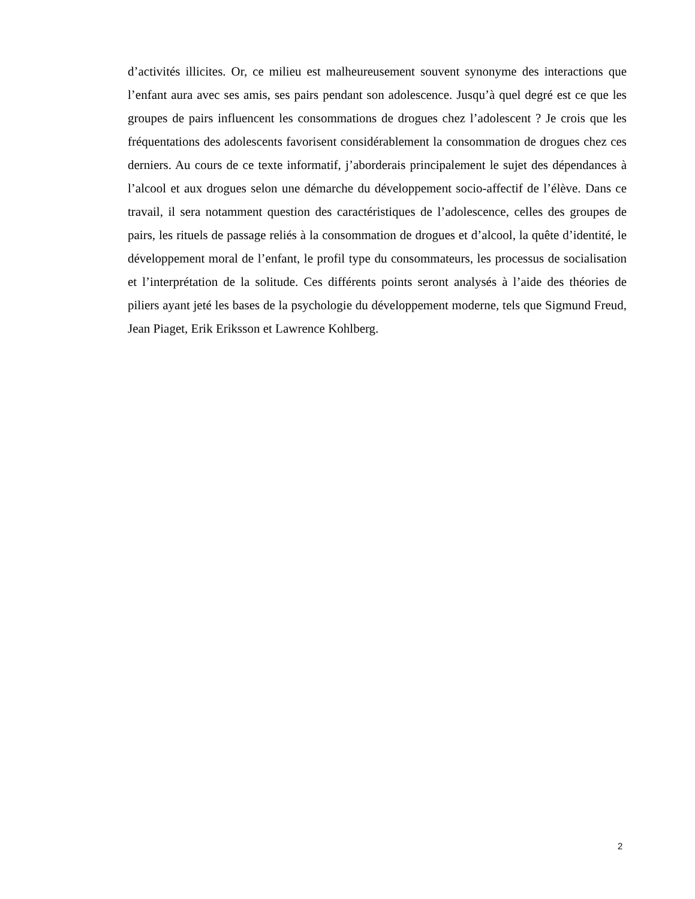d’activités illicites. Or, ce milieu est malheureusement souvent synonyme des interactions que l’enfant aura avec ses amis, ses pairs pendant son adolescence. Jusqu’à quel degré est ce que les groupes de pairs influencent les consommations de drogues chez l’adolescent ? Je crois que les fréquentations des adolescents favorisent considérablement la consommation de drogues chez ces derniers. Au cours de ce texte informatif, j’aborderais principalement le sujet des dépendances à l’alcool et aux drogues selon une démarche du développement socio-affectif de l’élève. Dans ce travail, il sera notamment question des caractéristiques de l’adolescence, celles des groupes de pairs, les rituels de passage reliés à la consommation de drogues et d’alcool, la quête d’identité, le développement moral de l’enfant, le profil type du consommateurs, les processus de socialisation et l’interprétation de la solitude. Ces différents points seront analysés à l’aide des théories de piliers ayant jeté les bases de la psychologie du développement moderne, tels que Sigmund Freud, Jean Piaget, Erik Eriksson et Lawrence Kohlberg.
2